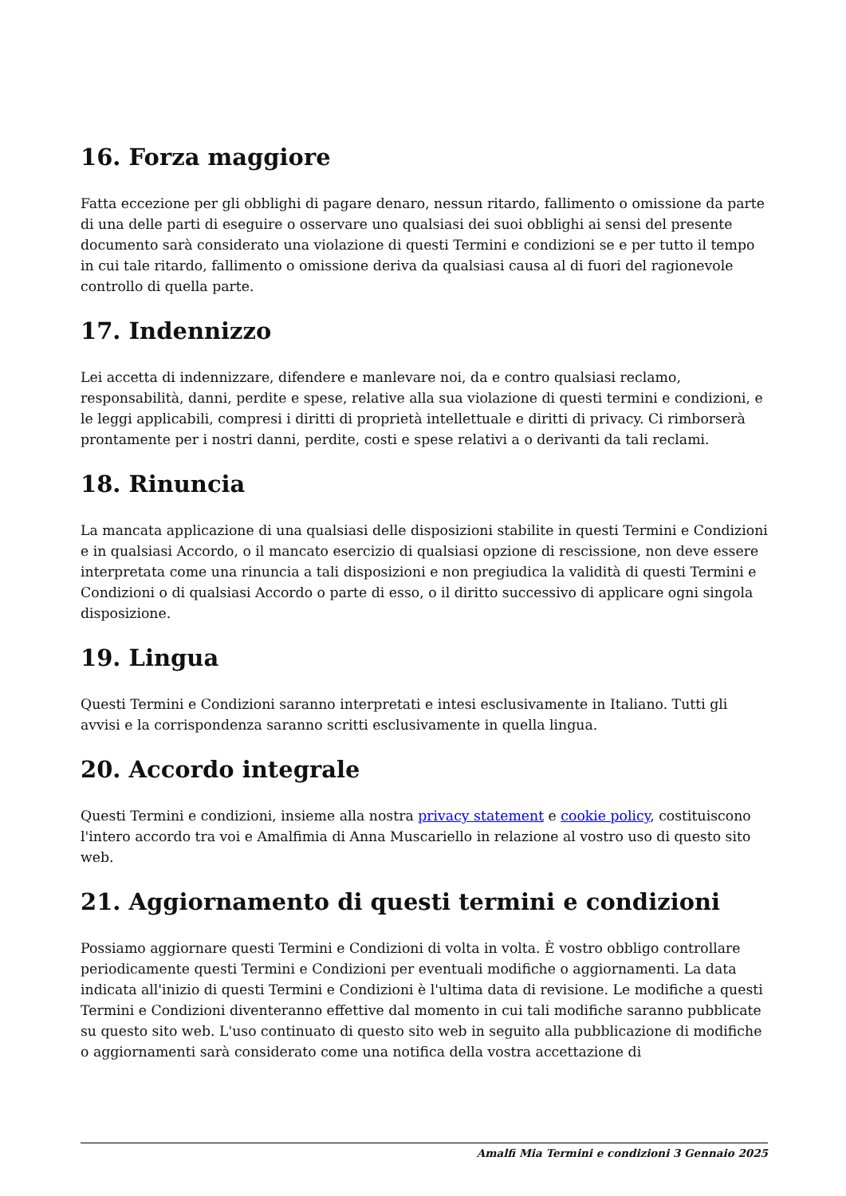16. Forza maggiore
Fatta eccezione per gli obblighi di pagare denaro, nessun ritardo, fallimento o omissione da parte di una delle parti di eseguire o osservare uno qualsiasi dei suoi obblighi ai sensi del presente documento sarà considerato una violazione di questi Termini e condizioni se e per tutto il tempo in cui tale ritardo, fallimento o omissione deriva da qualsiasi causa al di fuori del ragionevole controllo di quella parte.
17. Indennizzo
Lei accetta di indennizzare, difendere e manlevare noi, da e contro qualsiasi reclamo, responsabilità, danni, perdite e spese, relative alla sua violazione di questi termini e condizioni, e le leggi applicabili, compresi i diritti di proprietà intellettuale e diritti di privacy. Ci rimborserà prontamente per i nostri danni, perdite, costi e spese relativi a o derivanti da tali reclami.
18. Rinuncia
La mancata applicazione di una qualsiasi delle disposizioni stabilite in questi Termini e Condizioni e in qualsiasi Accordo, o il mancato esercizio di qualsiasi opzione di rescissione, non deve essere interpretata come una rinuncia a tali disposizioni e non pregiudica la validità di questi Termini e Condizioni o di qualsiasi Accordo o parte di esso, o il diritto successivo di applicare ogni singola disposizione.
19. Lingua
Questi Termini e Condizioni saranno interpretati e intesi esclusivamente in Italiano. Tutti gli avvisi e la corrispondenza saranno scritti esclusivamente in quella lingua.
20. Accordo integrale
Questi Termini e condizioni, insieme alla nostra privacy statement e cookie policy, costituiscono l'intero accordo tra voi e Amalfimia di Anna Muscariello in relazione al vostro uso di questo sito web.
21. Aggiornamento di questi termini e condizioni
Possiamo aggiornare questi Termini e Condizioni di volta in volta. È vostro obbligo controllare periodicamente questi Termini e Condizioni per eventuali modifiche o aggiornamenti. La data indicata all'inizio di questi Termini e Condizioni è l'ultima data di revisione. Le modifiche a questi Termini e Condizioni diventeranno effettive dal momento in cui tali modifiche saranno pubblicate su questo sito web. L'uso continuato di questo sito web in seguito alla pubblicazione di modifiche o aggiornamenti sarà considerato come una notifica della vostra accettazione di
Amalfi Mia Termini e condizioni 3 Gennaio 2025